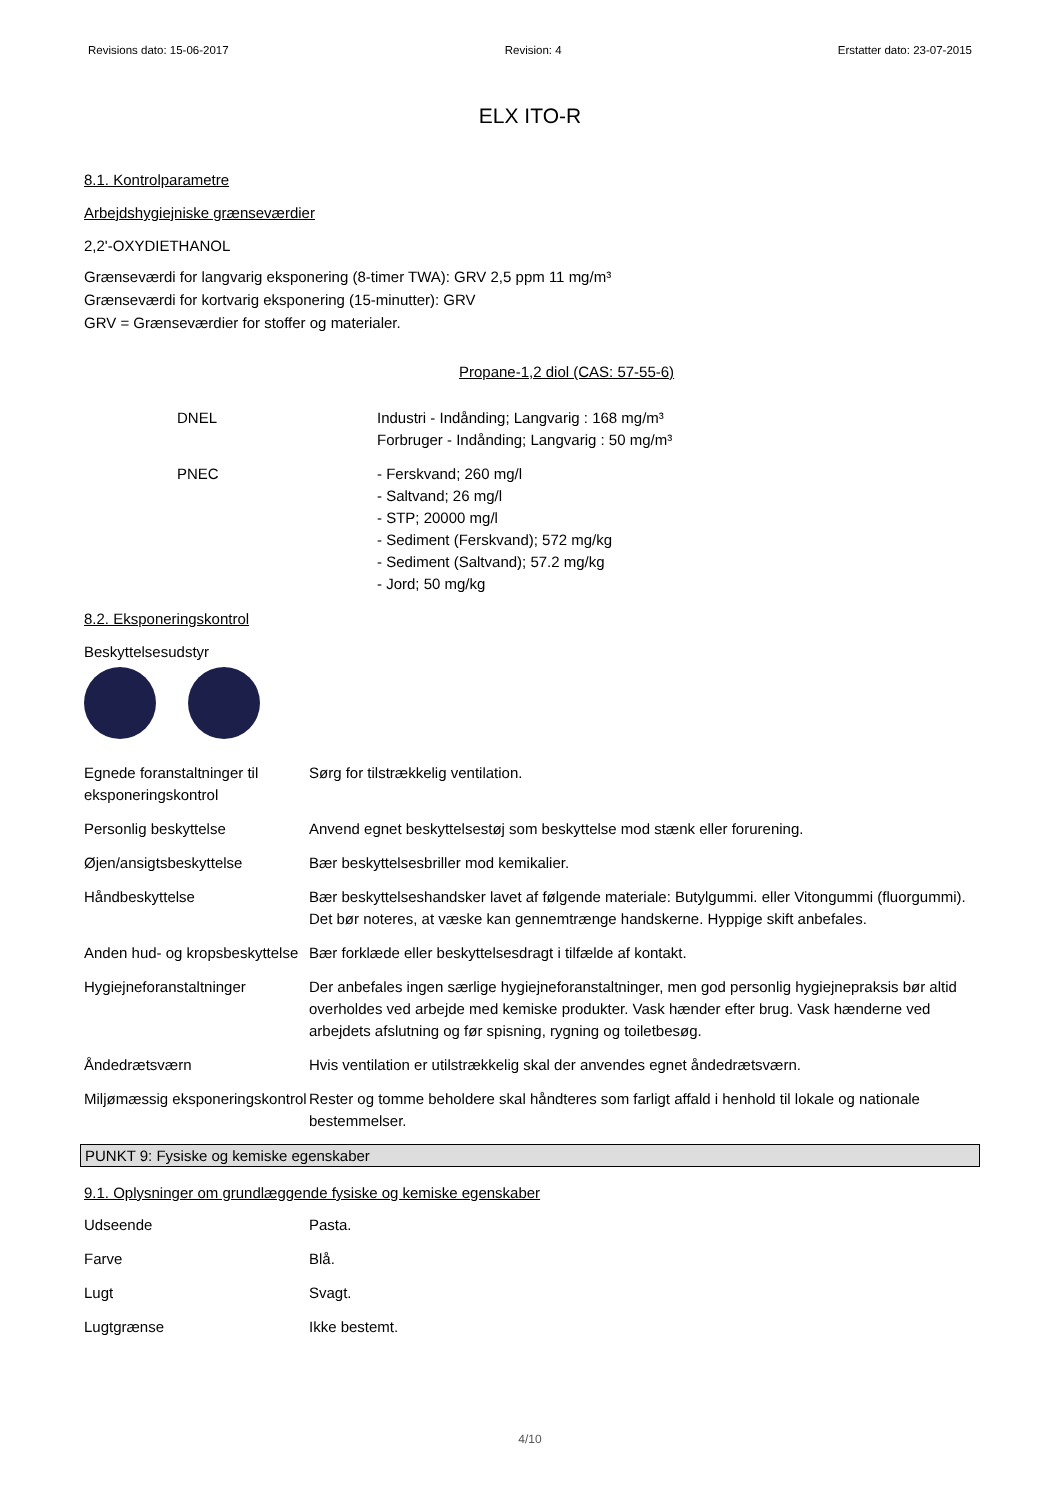Revisions dato: 15-06-2017 Revision: 4 Erstatter dato: 23-07-2015
ELX ITO-R
8.1. Kontrolparametre
Arbejdshygiejniske grænseværdier
2,2'-OXYDIETHANOL
Grænseværdi for langvarig eksponering (8-timer TWA): GRV 2,5 ppm 11 mg/m³
Grænseværdi for kortvarig eksponering (15-minutter): GRV
GRV = Grænseværdier for stoffer og materialer.
Propane-1,2 diol (CAS: 57-55-6)
| DNEL | Industri - Indånding; Langvarig : 168 mg/m³ Forbruger - Indånding; Langvarig : 50 mg/m³ |
| PNEC | - Ferskvand; 260 mg/l - Saltvand; 26 mg/l - STP; 20000 mg/l - Sediment (Ferskvand); 572 mg/kg - Sediment (Saltvand); 57.2 mg/kg - Jord; 50 mg/kg |
8.2. Eksponeringskontrol
Beskyttelsesudstyr
| Egnede foranstaltninger til eksponeringskontrol | Sørg for tilstrækkelig ventilation. |
| Personlig beskyttelse | Anvend egnet beskyttelsestøj som beskyttelse mod stænk eller forurening. |
| Øjen/ansigtsbeskyttelse | Bær beskyttelsesbriller mod kemikalier. |
| Håndbeskyttelse | Bær beskyttelseshandsker lavet af følgende materiale: Butylgummi. eller Vitongummi (fluorgummi). Det bør noteres, at væske kan gennemtrænge handskerne. Hyppige skift anbefales. |
| Anden hud- og kropsbeskyttelse | Bær forklæde eller beskyttelsesdragt i tilfælde af kontakt. |
| Hygiejneforanstaltninger | Der anbefales ingen særlige hygiejneforanstaltninger, men god personlig hygiejnepraksis bør altid overholdes ved arbejde med kemiske produkter. Vask hænder efter brug. Vask hænderne ved arbejdets afslutning og før spisning, rygning og toiletbesøg. |
| Åndedrætsværn | Hvis ventilation er utilstrækkelig skal der anvendes egnet åndedrætsværn. |
| Miljømæssig eksponeringskontrol | Rester og tomme beholdere skal håndteres som farligt affald i henhold til lokale og nationale bestemmelser. |
PUNKT 9: Fysiske og kemiske egenskaber
9.1. Oplysninger om grundlæggende fysiske og kemiske egenskaber
| Udseende | Pasta. |
| Farve | Blå. |
| Lugt | Svagt. |
| Lugtgrænse | Ikke bestemt. |
4/10